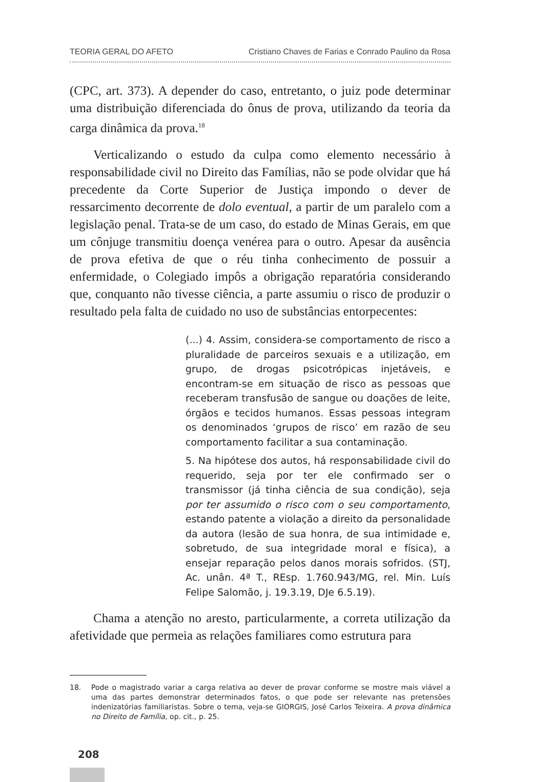TEORIA GERAL DO AFETO Cristiano Chaves de Farias e Conrado Paulino da Rosa
(CPC, art. 373). A depender do caso, entretanto, o juiz pode determinar uma distribuição diferenciada do ônus de prova, utilizando da teoria da carga dinâmica da prova.<sup>18</sup>
Verticalizando o estudo da culpa como elemento necessário à responsabilidade civil no Direito das Famílias, não se pode olvidar que há precedente da Corte Superior de Justiça impondo o dever de ressarcimento decorrente de dolo eventual, a partir de um paralelo com a legislação penal. Trata-se de um caso, do estado de Minas Gerais, em que um cônjuge transmitiu doença venérea para o outro. Apesar da ausência de prova efetiva de que o réu tinha conhecimento de possuir a enfermidade, o Colegiado impôs a obrigação reparatória considerando que, conquanto não tivesse ciência, a parte assumiu o risco de produzir o resultado pela falta de cuidado no uso de substâncias entorpecentes:
(...) 4. Assim, considera-se comportamento de risco a pluralidade de parceiros sexuais e a utilização, em grupo, de drogas psicotrópicas injetáveis, e encontram-se em situação de risco as pessoas que receberam transfusão de sangue ou doações de leite, órgãos e tecidos humanos. Essas pessoas integram os denominados ‘grupos de risco’ em razão de seu comportamento facilitar a sua contaminação.
5. Na hipótese dos autos, há responsabilidade civil do requerido, seja por ter ele confirmado ser o transmissor (já tinha ciência de sua condição), seja por ter assumido o risco com o seu comportamento, estando patente a violação a direito da personalidade da autora (lesão de sua honra, de sua intimidade e, sobretudo, de sua integridade moral e física), a ensejar reparação pelos danos morais sofridos. (STJ, Ac. unân. 4ª T., REsp. 1.760.943/MG, rel. Min. Luís Felipe Salomão, j. 19.3.19, DJe 6.5.19).
Chama a atenção no aresto, particularmente, a correta utilização da afetividade que permeia as relações familiares como estrutura para
18. Pode o magistrado variar a carga relativa ao dever de provar conforme se mostre mais viável a uma das partes demonstrar determinados fatos, o que pode ser relevante nas pretensões indenizatórias familiaristas. Sobre o tema, veja-se GIORGIS, José Carlos Teixeira. A prova dinâmica no Direito de Família, op. cit., p. 25.
208